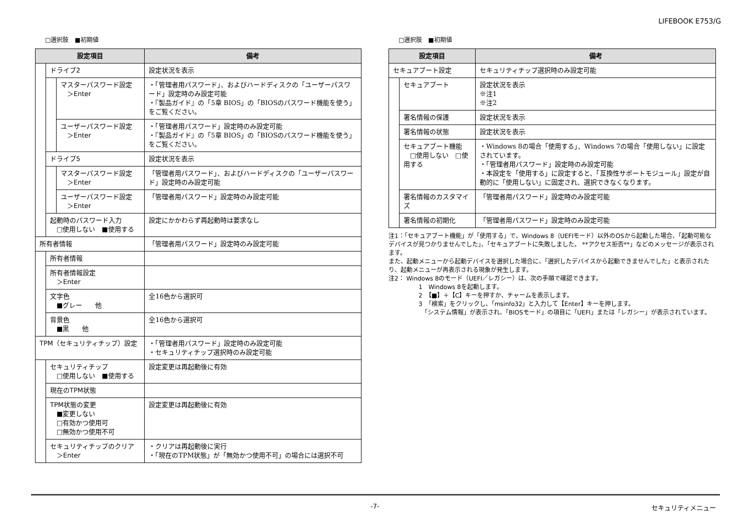LIFEBOOK E753/G
□選択肢　■初期値
| 設定項目 | | | 備考 |
| --- | --- | --- | --- |
| | ドライブ2 | | 設定状況を表示 |
| | | マスターパスワード設定 ＞Enter | ・「管理者用パスワード」、およびハードディスクの「ユーザーパスワード」設定時のみ設定可能 ・『製品ガイド』の「5章 BIOS」の「BIOSのパスワード機能を使う」をご覧ください。 |
| | | ユーザーパスワード設定 ＞Enter | ・「管理者用パスワード」設定時のみ設定可能 ・『製品ガイド』の「5章 BIOS」の「BIOSのパスワード機能を使う」をご覧ください。 |
| | ドライブ5 | | 設定状況を表示 |
| | | マスターパスワード設定 ＞Enter | 「管理者用パスワード」、およびハードディスクの「ユーザーパスワード」設定時のみ設定可能 |
| | | ユーザーパスワード設定 ＞Enter | 「管理者用パスワード」設定時のみ設定可能 |
| | 起動時のパスワード入力 □使用しない ■使用する | | 設定にかかわらず再起動時は要求なし |
| 所有者情報 | | | 「管理者用パスワード」設定時のみ設定可能 |
| | 所有者情報 | | |
| | 所有者情報設定 ＞Enter | | |
| | 文字色 ■グレー 他 | | 全16色から選択可 |
| | 背景色 ■黒 他 | | 全16色から選択可 |
| TPM（セキュリティチップ）設定 | | | ・「管理者用パスワード」設定時のみ設定可能 ・セキュリティチップ選択時のみ設定可能 |
| | セキュリティチップ □使用しない ■使用する | | 設定変更は再起動後に有効 |
| | 現在のTPM状態 | | |
| | TPM状態の変更 ■変更しない □有効かつ使用可 □無効かつ使用不可 | | 設定変更は再起動後に有効 |
| | セキュリティチップのクリア ＞Enter | | ・クリアは再起動後に実行 ・「現在のTPM状態」が「無効かつ使用不可」の場合には選択不可 |
□選択肢　■初期値
| 設定項目 | | 備考 |
| --- | --- | --- |
| セキュアブート設定 | | セキュリティチップ選択時のみ設定可能 |
| | セキュアブート | 設定状況を表示 ※注1 ※注2 |
| | 署名情報の保護 | 設定状況を表示 |
| | 署名情報の状態 | 設定状況を表示 |
| | セキュアブート機能 □使用しない □使用する | ・Windows 8の場合「使用する」、Windows 7の場合「使用しない」に設定されています。 ・「管理者用パスワード」設定時のみ設定可能 ・本設定を「使用する」に設定すると、「互換性サポートモジュール」設定が自動的に「使用しない」に固定され、選択できなくなります。 |
| | 署名情報のカスタマイズ | 「管理者用パスワード」設定時のみ設定可能 |
| | 署名情報の初期化 | 「管理者用パスワード」設定時のみ設定可能 |
注1：「セキュアブート機能」が「使用する」で、Windows 8（UEFIモード）以外のOSから起動した場合、「起動可能なデバイスが見つかりませんでした」、「セキュアブートに失敗しました。 **アクセス拒否**」などのメッセージが表示されます。
また、起動メニューから起動デバイスを選択した場合に、「選択したデバイスから起動できませんでした」と表示されたり、起動メニューが再表示される現象が発生します。
注2： Windows 8のモード（UEFI／レガシー）は、次の手順で確認できます。
1　Windows 8を起動します。
2　【■】＋【C】キーを押すか、チャームを表示します。
3　「検索」をクリックし、「msinfo32」と入力して【Enter】キーを押します。
　「システム情報」が表示され、「BIOSモード」の項目に「UEFI」または「レガシー」が表示されています。
-7- セキュリティメニュー